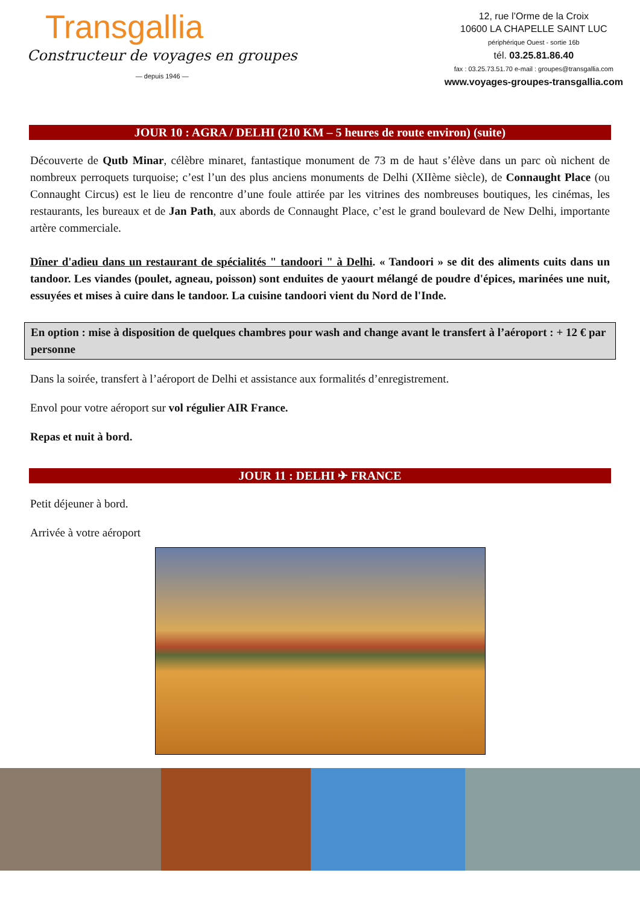Transgallia
Constructeur de voyages en groupes
— depuis 1946 —
12, rue l’Orme de la Croix
10600 LA CHAPELLE SAINT LUC
périphérique Ouest - sortie 16b
tél. 03.25.81.86.40
fax : 03.25.73.51.70 e-mail : groupes@transgallia.com
www.voyages-groupes-transgallia.com
JOUR 10 : AGRA / DELHI (210 KM – 5 heures de route environ) (suite)
Découverte de Qutb Minar, célèbre minaret, fantastique monument de 73 m de haut s’élève dans un parc où nichent de nombreux perroquets turquoise; c’est l’un des plus anciens monuments de Delhi (XIIème siècle), de Connaught Place (ou Connaught Circus) est le lieu de rencontre d’une foule attirée par les vitrines des nombreuses boutiques, les cinémas, les restaurants, les bureaux et de Jan Path, aux abords de Connaught Place, c’est le grand boulevard de New Delhi, importante artère commerciale.
Dîner d'adieu dans un restaurant de spécialités " tandoori " à Delhi. « Tandoori » se dit des aliments cuits dans un tandoor. Les viandes (poulet, agneau, poisson) sont enduites de yaourt mélangé de poudre d'épices, marinées une nuit, essuyées et mises à cuire dans le tandoor. La cuisine tandoori vient du Nord de l'Inde.
En option : mise à disposition de quelques chambres pour wash and change avant le transfert à l’aéroport : + 12 € par personne
Dans la soirée, transfert à l’aéroport de Delhi et assistance aux formalités d’enregistrement.
Envol pour votre aéroport sur vol régulier AIR France.
Repas et nuit à bord.
JOUR 11 : DELHI ✈ FRANCE
Petit déjeuner à bord.
Arrivée à votre aéroport